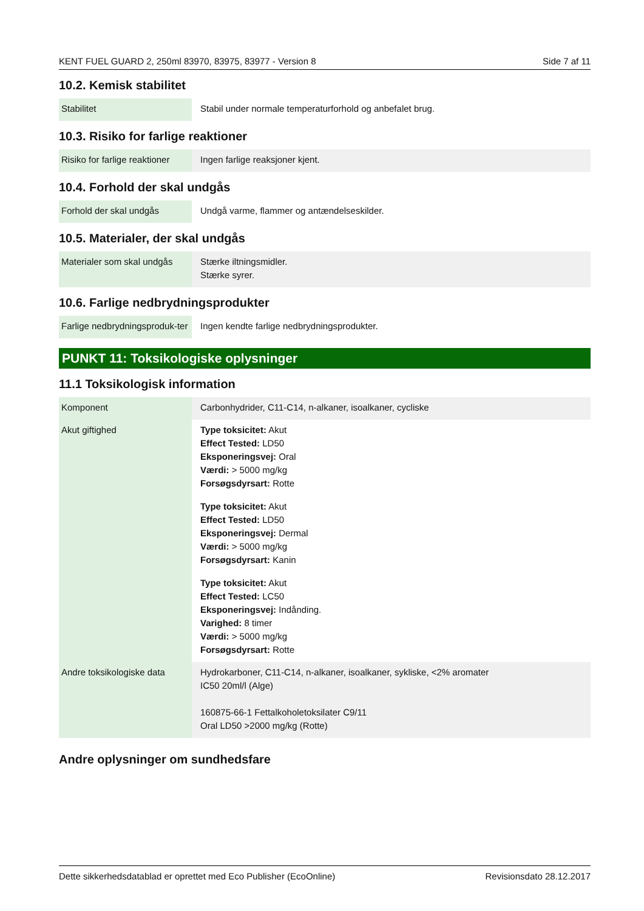KENT FUEL GUARD 2, 250ml 83970, 83975, 83977 - Version 8 Side 7 af 11
10.2. Kemisk stabilitet
| Stabilitet | Stabil under normale temperaturforhold og anbefalet brug. |
10.3. Risiko for farlige reaktioner
| Risiko for farlige reaktioner | Ingen farlige reaksjoner kjent. |
10.4. Forhold der skal undgås
| Forhold der skal undgås | Undgå varme, flammer og antændelseskilder. |
10.5. Materialer, der skal undgås
| Materialer som skal undgås | Stærke iltningsmidler. Stærke syrer. |
10.6. Farlige nedbrydningsprodukter
| Farlige nedbrydningsproduk-ter | Ingen kendte farlige nedbrydningsprodukter. |
PUNKT 11: Toksikologiske oplysninger
11.1 Toksikologisk information
| Komponent | Carbonhydrider, C11-C14, n-alkaner, isoalkaner, cycliske |
| Akut giftighed | Type toksicitet: Akut Effect Tested: LD50 Eksponeringsvej: Oral Værdi: > 5000 mg/kg Forsøgsdyrsart: Rotte Type toksicitet: Akut Effect Tested: LD50 Eksponeringsvej: Dermal Værdi: > 5000 mg/kg Forsøgsdyrsart: Kanin Type toksicitet: Akut Effect Tested: LC50 Eksponeringsvej: Indånding. Varighed: 8 timer Værdi: > 5000 mg/kg Forsøgsdyrsart: Rotte |
| Andre toksikologiske data | Hydrokarboner, C11-C14, n-alkaner, isoalkaner, sykliske, <2% aromater IC50 20ml/l (Alge) 160875-66-1 Fettalkoholetoksilater C9/11 Oral LD50 >2000 mg/kg (Rotte) |
Andre oplysninger om sundhedsfare
Dette sikkerhedsdatablad er oprettet med Eco Publisher (EcoOnline) Revisionsdato 28.12.2017